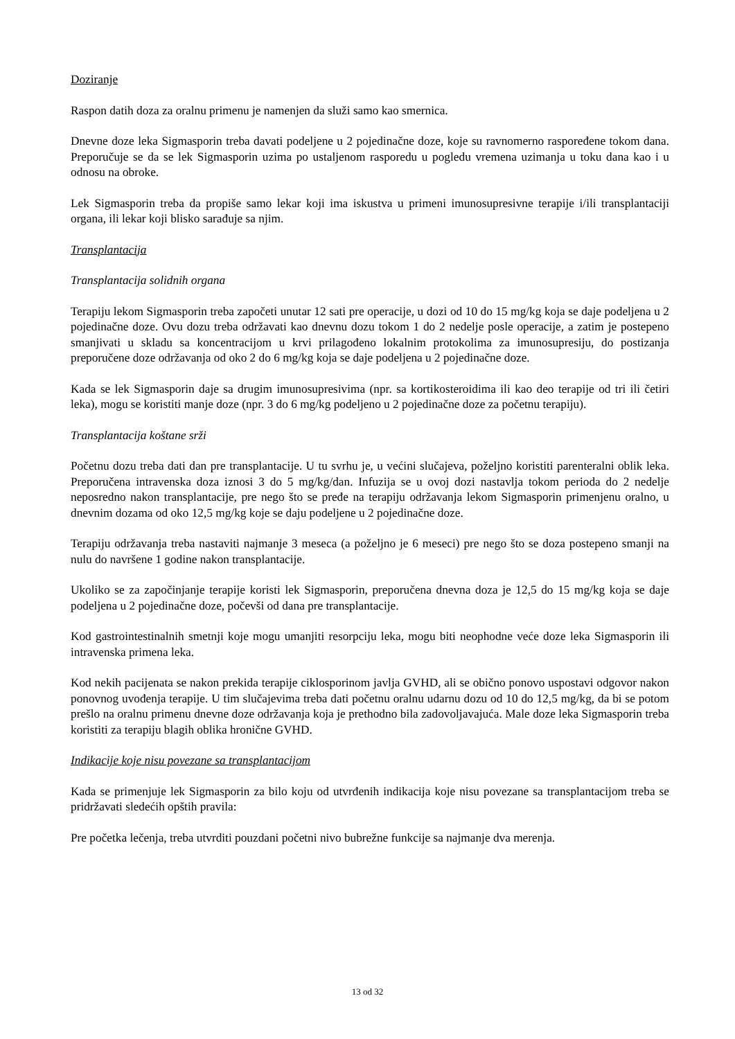Doziranje
Raspon datih doza za oralnu primenu je namenjen da služi samo kao smernica.
Dnevne doze leka Sigmasporin treba davati podeljene u 2 pojedinačne doze, koje su ravnomerno raspoređene tokom dana. Preporučuje se da se lek Sigmasporin uzima po ustaljenom rasporedu u pogledu vremena uzimanja u toku dana kao i u odnosu na obroke.
Lek Sigmasporin treba da propiše samo lekar koji ima iskustva u primeni imunosupresivne terapije i/ili transplantaciji organa, ili lekar koji blisko sarađuje sa njim.
Transplantacija
Transplantacija solidnih organa
Terapiju lekom Sigmasporin treba započeti unutar 12 sati pre operacije, u dozi od 10 do 15 mg/kg koja se daje podeljena u 2 pojedinačne doze. Ovu dozu treba održavati kao dnevnu dozu tokom 1 do 2 nedelje posle operacije, a zatim je postepeno smanjivati u skladu sa koncentracijom u krvi prilagođeno lokalnim protokolima za imunosupresiju, do postizanja preporučene doze održavanja od oko 2 do 6 mg/kg koja se daje podeljena u 2 pojedinačne doze.
Kada se lek Sigmasporin daje sa drugim imunosupresivima (npr. sa kortikosteroidima ili kao deo terapije od tri ili četiri leka), mogu se koristiti manje doze (npr. 3 do 6 mg/kg podeljeno u 2 pojedinačne doze za početnu terapiju).
Transplantacija koštane srži
Početnu dozu treba dati dan pre transplantacije. U tu svrhu je, u većini slučajeva, poželjno koristiti parenteralni oblik leka. Preporučena intravenska doza iznosi 3 do 5 mg/kg/dan. Infuzija se u ovoj dozi nastavlja tokom perioda do 2 nedelje neposredno nakon transplantacije, pre nego što se pređe na terapiju održavanja lekom Sigmasporin primenjenu oralno, u dnevnim dozama od oko 12,5 mg/kg koje se daju podeljene u 2 pojedinačne doze.
Terapiju održavanja treba nastaviti najmanje 3 meseca (a poželjno je 6 meseci) pre nego što se doza postepeno smanji na nulu do navršene 1 godine nakon transplantacije.
Ukoliko se za započinjanje terapije koristi lek Sigmasporin, preporučena dnevna doza je 12,5 do 15 mg/kg koja se daje podeljena u 2 pojedinačne doze, počevši od dana pre transplantacije.
Kod gastrointestinalnih smetnji koje mogu umanjiti resorpciju leka, mogu biti neophodne veće doze leka Sigmasporin ili intravenska primena leka.
Kod nekih pacijenata se nakon prekida terapije ciklosporinom javlja GVHD, ali se obično ponovo uspostavi odgovor nakon ponovnog uvođenja terapije. U tim slučajevima treba dati početnu oralnu udarnu dozu od 10 do 12,5 mg/kg, da bi se potom prešlo na oralnu primenu dnevne doze održavanja koja je prethodno bila zadovoljavajuća. Male doze leka Sigmasporin treba koristiti za terapiju blagih oblika hronične GVHD.
Indikacije koje nisu povezane sa transplantacijom
Kada se primenjuje lek Sigmasporin za bilo koju od utvrđenih indikacija koje nisu povezane sa transplantacijom treba se pridržavati sledećih opštih pravila:
Pre početka lečenja, treba utvrditi pouzdani početni nivo bubrežne funkcije sa najmanje dva merenja.
13 od 32